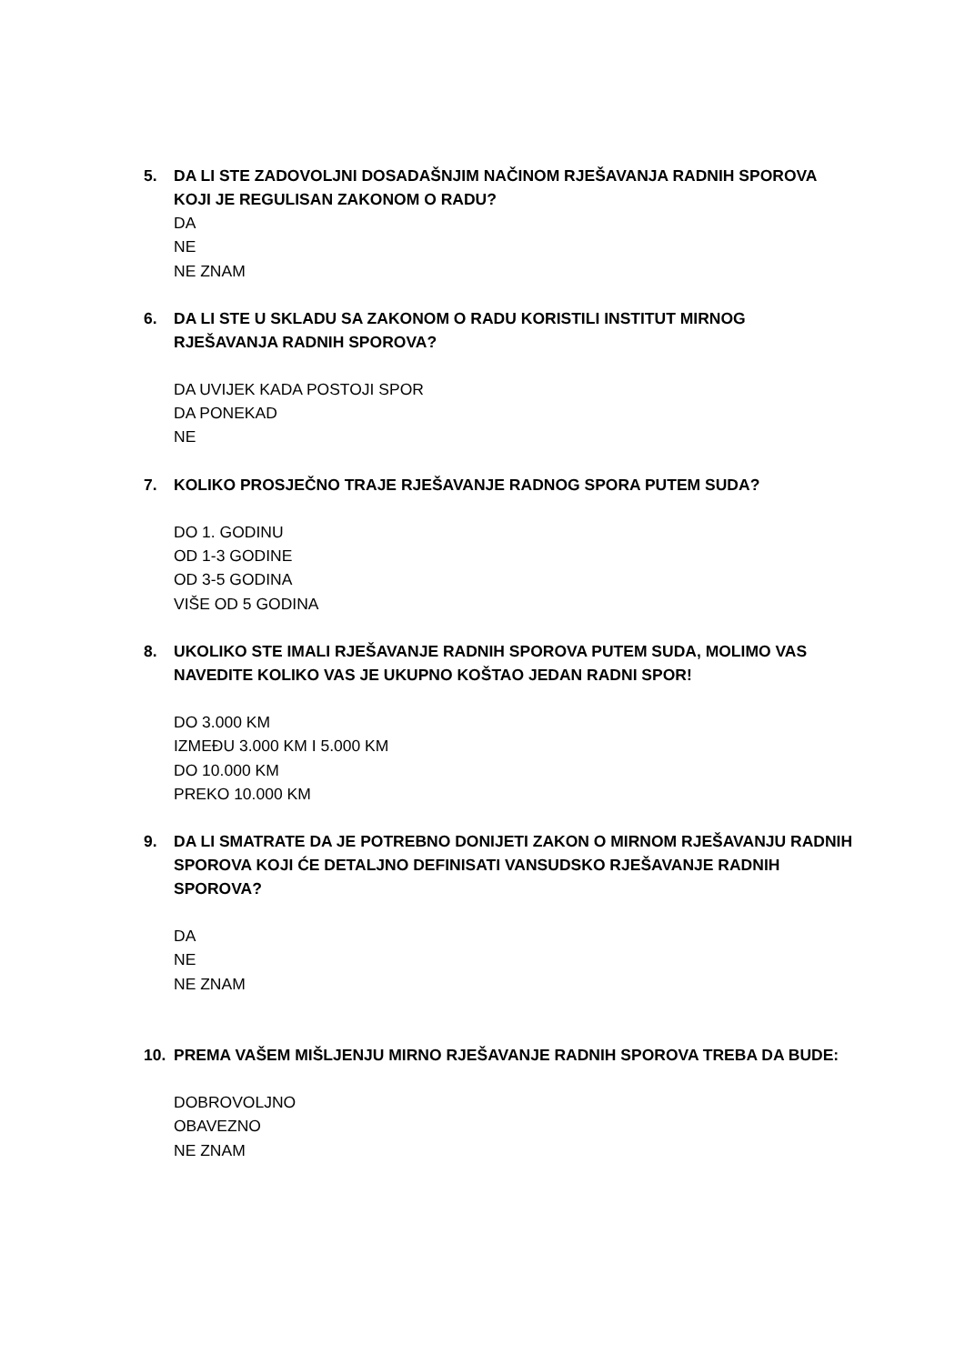5. DA LI STE ZADOVOLJNI DOSADAŠNJIM NAČINOM RJEŠAVANJA RADNIH SPOROVA KOJI JE REGULISAN ZAKONOM O RADU?
DA
NE
NE ZNAM
6. DA LI STE U SKLADU SA ZAKONOM O RADU KORISTILI INSTITUT MIRNOG RJEŠAVANJA RADNIH SPOROVA?
DA UVIJEK KADA POSTOJI SPOR
DA PONEKAD
NE
7. KOLIKO PROSJEČNO TRAJE RJEŠAVANJE RADNOG SPORA PUTEM SUDA?
DO 1. GODINU
OD 1-3 GODINE
OD 3-5 GODINA
VIŠE OD 5 GODINA
8. UKOLIKO STE IMALI RJEŠAVANJE RADNIH SPOROVA PUTEM SUDA, MOLIMO VAS NAVEDITE KOLIKO VAS JE UKUPNO KOŠTAO JEDAN RADNI SPOR!
DO 3.000 KM
IZMEĐU 3.000 KM I 5.000 KM
DO 10.000 KM
PREKO 10.000 KM
9. DA LI SMATRATE DA JE POTREBNO DONIJETI ZAKON O MIRNOM RJEŠAVANJU RADNIH SPOROVA KOJI ĆE DETALJNO DEFINISATI VANSUDSKO RJEŠAVANJE RADNIH SPOROVA?
DA
NE
NE ZNAM
10. PREMA VAŠEM MIŠLJENJU MIRNO RJEŠAVANJE RADNIH SPOROVA TREBA DA BUDE:
DOBROVOLJNO
OBAVEZNO
NE ZNAM